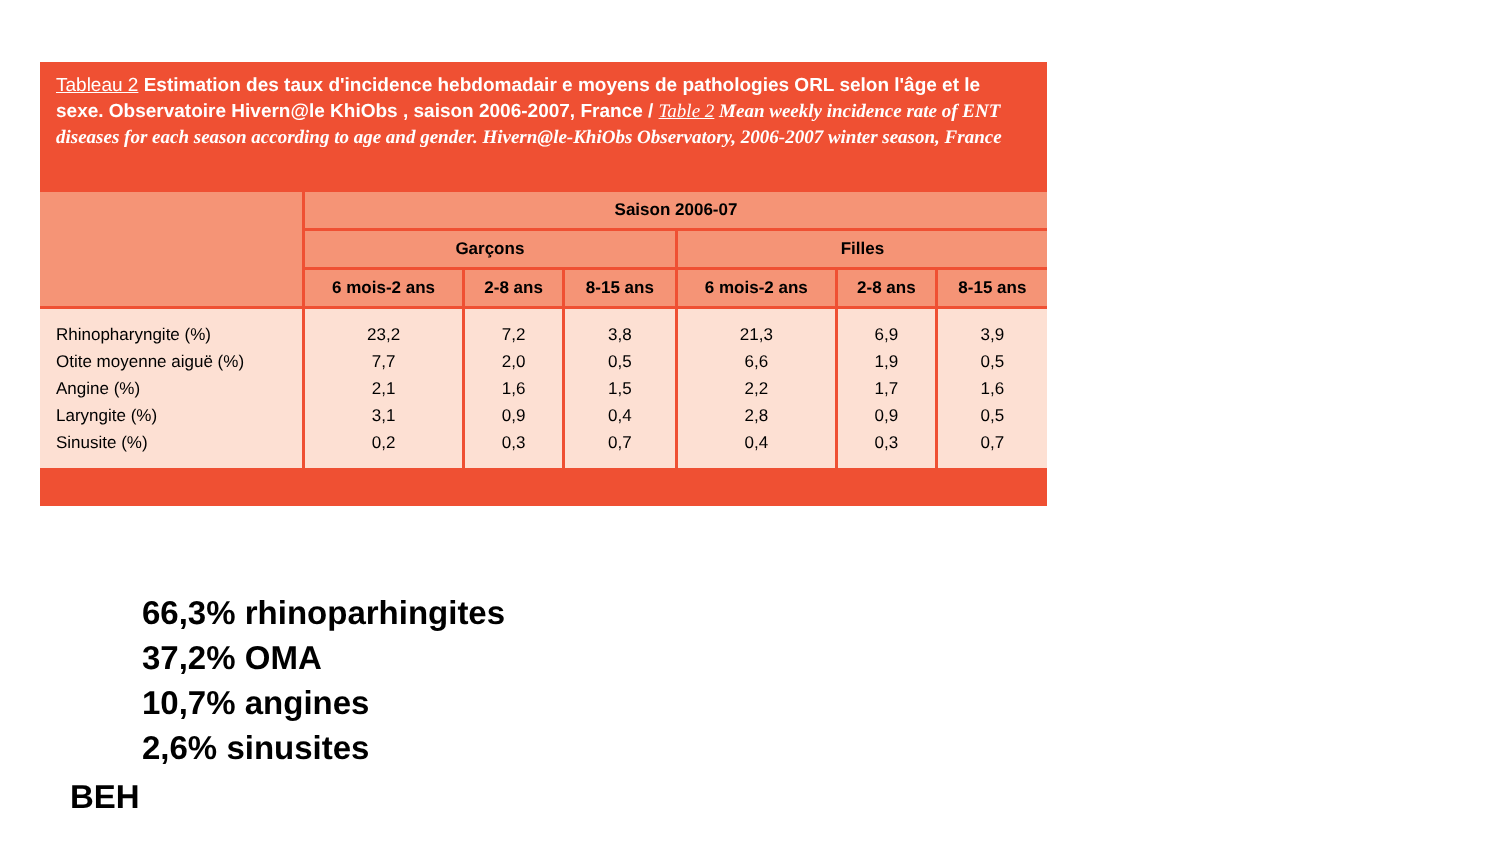Tableau 2 Estimation des taux d'incidence hebdomadair e moyens de pathologies ORL selon l'âge et le sexe. Observatoire Hivern@le KhiObs , saison 2006-2007, France / Table 2 Mean weekly incidence rate of ENT diseases for each season according to age and gender. Hivern@le-KhiObs Observatory, 2006-2007 winter season, France
| | Saison 2006-07 | | | | | |
| --- | --- | --- | --- | --- | --- | --- |
| | Garçons | | | Filles | | |
| | 6 mois-2 ans | 2-8 ans | 8-15 ans | 6 mois-2 ans | 2-8 ans | 8-15 ans |
| Rhinopharyngite (%) Otite moyenne aiguë (%) Angine (%) Laryngite (%) Sinusite (%) | 23,2 7,7 2,1 3,1 0,2 | 7,2 2,0 1,6 0,9 0,3 | 3,8 0,5 1,5 0,4 0,7 | 21,3 6,6 2,2 2,8 0,4 | 6,9 1,9 1,7 0,9 0,3 | 3,9 0,5 1,6 0,5 0,7 |
66,3% rhinoparhingites
37,2% OMA
10,7% angines
2,6% sinusites
BEH